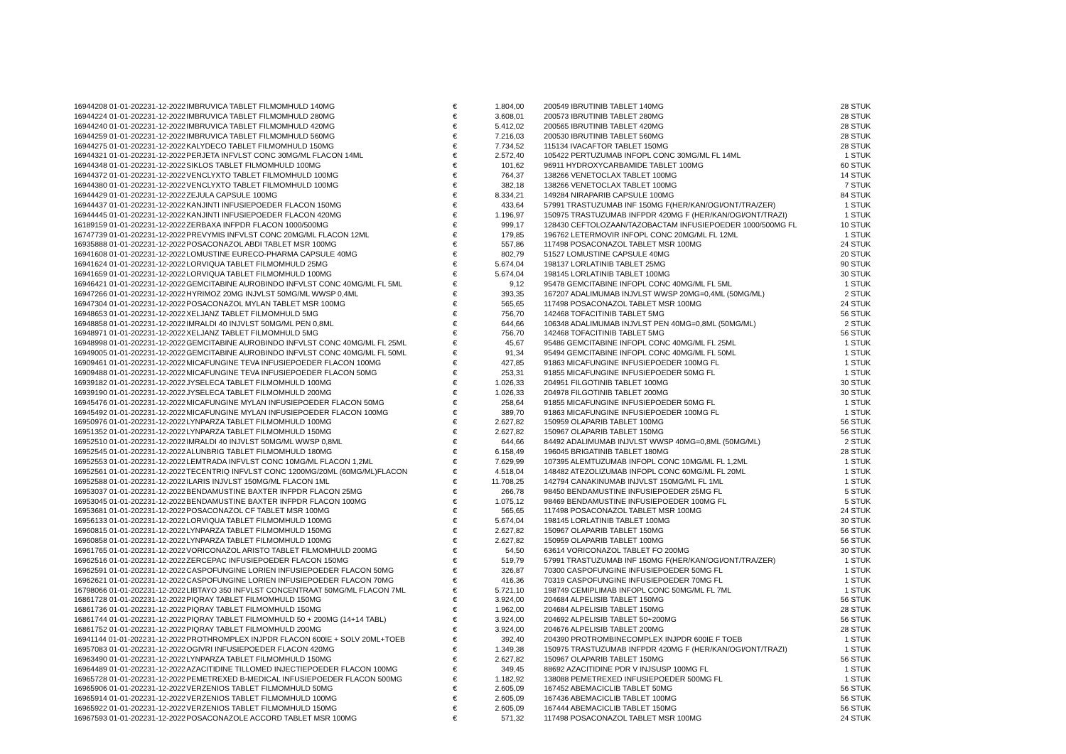| 16944208 01-01-2022 | 31-12-2022 | IMBRUVICA TABLET FILMOMHULD 140MG | € | 1.804,00 | 200549 IBRUTINIB TABLET 140MG | 28 STUK |
| 16944224 01-01-2022 | 31-12-2022 | IMBRUVICA TABLET FILMOMHULD 280MG | € | 3.608,01 | 200573 IBRUTINIB TABLET 280MG | 28 STUK |
| 16944240 01-01-2022 | 31-12-2022 | IMBRUVICA TABLET FILMOMHULD 420MG | € | 5.412,02 | 200565 IBRUTINIB TABLET 420MG | 28 STUK |
| 16944259 01-01-2022 | 31-12-2022 | IMBRUVICA TABLET FILMOMHULD 560MG | € | 7.216,03 | 200530 IBRUTINIB TABLET 560MG | 28 STUK |
| 16944275 01-01-2022 | 31-12-2022 | KALYDECO TABLET FILMOMHULD 150MG | € | 7.734,52 | 115134 IVACAFTOR TABLET 150MG | 28 STUK |
| 16944321 01-01-2022 | 31-12-2022 | PERJETA INFVLST CONC 30MG/ML FLACON 14ML | € | 2.572,40 | 105422 PERTUZUMAB INFOPL CONC 30MG/ML FL 14ML | 1 STUK |
| 16944348 01-01-2022 | 31-12-2022 | SIKLOS TABLET FILMOMHULD 100MG | € | 101,62 | 96911 HYDROXYCARBAMIDE TABLET 100MG | 60 STUK |
| 16944372 01-01-2022 | 31-12-2022 | VENCLYXTO TABLET FILMOMHULD 100MG | € | 764,37 | 138266 VENETOCLAX TABLET 100MG | 14 STUK |
| 16944380 01-01-2022 | 31-12-2022 | VENCLYXTO TABLET FILMOMHULD 100MG | € | 382,18 | 138266 VENETOCLAX TABLET 100MG | 7 STUK |
| 16944429 01-01-2022 | 31-12-2022 | ZEJULA CAPSULE 100MG | € | 8.334,21 | 149284 NIRAPARIB CAPSULE 100MG | 84 STUK |
| 16944437 01-01-2022 | 31-12-2022 | KANJINTI INFUSIEPOEDER FLACON 150MG | € | 433,64 | 57991 TRASTUZUMAB INF 150MG F(HER/KAN/OGI/ONT/TRA/ZER) | 1 STUK |
| 16944445 01-01-2022 | 31-12-2022 | KANJINTI INFUSIEPOEDER FLACON 420MG | € | 1.196,97 | 150975 TRASTUZUMAB INFPDR 420MG F (HER/KAN/OGI/ONT/TRAZI) | 1 STUK |
| 16189159 01-01-2022 | 31-12-2022 | ZERBAXA INFPDR FLACON 1000/500MG | € | 999,17 | 128430 CEFTOLOZAAN/TAZOBACTAM INFUSIEPOEDER 1000/500MG FL | 10 STUK |
| 16747739 01-01-2022 | 31-12-2022 | PREVYMIS INFVLST CONC 20MG/ML FLACON 12ML | € | 179,85 | 196762 LETERMOVIR INFOPL CONC 20MG/ML FL 12ML | 1 STUK |
| 16935888 01-01-2022 | 31-12-2022 | POSACONAZOL ABDI TABLET MSR 100MG | € | 557,86 | 117498 POSACONAZOL TABLET MSR 100MG | 24 STUK |
| 16941608 01-01-2022 | 31-12-2022 | LOMUSTINE EURECO-PHARMA CAPSULE 40MG | € | 802,79 | 51527 LOMUSTINE CAPSULE 40MG | 20 STUK |
| 16941624 01-01-2022 | 31-12-2022 | LORVIQUA TABLET FILMOMHULD 25MG | € | 5.674,04 | 198137 LORLATINIB TABLET 25MG | 90 STUK |
| 16941659 01-01-2022 | 31-12-2022 | LORVIQUA TABLET FILMOMHULD 100MG | € | 5.674,04 | 198145 LORLATINIB TABLET 100MG | 30 STUK |
| 16946421 01-01-2022 | 31-12-2022 | GEMCITABINE AUROBINDO INFVLST CONC 40MG/ML FL 5ML | € | 9,12 | 95478 GEMCITABINE INFOPL CONC 40MG/ML FL 5ML | 1 STUK |
| 16947266 01-01-2022 | 31-12-2022 | HYRIMOZ 20MG INJVLST 50MG/ML WWSP 0,4ML | € | 393,35 | 167207 ADALIMUMAB INJVLST WWSP 20MG=0,4ML (50MG/ML) | 2 STUK |
| 16947304 01-01-2022 | 31-12-2022 | POSACONAZOL MYLAN TABLET MSR 100MG | € | 565,65 | 117498 POSACONAZOL TABLET MSR 100MG | 24 STUK |
| 16948653 01-01-2022 | 31-12-2022 | XELJANZ TABLET FILMOMHULD 5MG | € | 756,70 | 142468 TOFACITINIB TABLET 5MG | 56 STUK |
| 16948858 01-01-2022 | 31-12-2022 | IMRALDI 40 INJVLST 50MG/ML PEN 0,8ML | € | 644,66 | 106348 ADALIMUMAB INJVLST PEN 40MG=0,8ML (50MG/ML) | 2 STUK |
| 16948971 01-01-2022 | 31-12-2022 | XELJANZ TABLET FILMOMHULD 5MG | € | 756,70 | 142468 TOFACITINIB TABLET 5MG | 56 STUK |
| 16948998 01-01-2022 | 31-12-2022 | GEMCITABINE AUROBINDO INFVLST CONC 40MG/ML FL 25ML | € | 45,67 | 95486 GEMCITABINE INFOPL CONC 40MG/ML FL 25ML | 1 STUK |
| 16949005 01-01-2022 | 31-12-2022 | GEMCITABINE AUROBINDO INFVLST CONC 40MG/ML FL 50ML | € | 91,34 | 95494 GEMCITABINE INFOPL CONC 40MG/ML FL 50ML | 1 STUK |
| 16909461 01-01-2022 | 31-12-2022 | MICAFUNGINE TEVA INFUSIEPOEDER FLACON 100MG | € | 427,85 | 91863 MICAFUNGINE INFUSIEPOEDER 100MG FL | 1 STUK |
| 16909488 01-01-2022 | 31-12-2022 | MICAFUNGINE TEVA INFUSIEPOEDER FLACON 50MG | € | 253,31 | 91855 MICAFUNGINE INFUSIEPOEDER 50MG FL | 1 STUK |
| 16939182 01-01-2022 | 31-12-2022 | JYSELECA TABLET FILMOMHULD 100MG | € | 1.026,33 | 204951 FILGOTINIB TABLET 100MG | 30 STUK |
| 16939190 01-01-2022 | 31-12-2022 | JYSELECA TABLET FILMOMHULD 200MG | € | 1.026,33 | 204978 FILGOTINIB TABLET 200MG | 30 STUK |
| 16945476 01-01-2022 | 31-12-2022 | MICAFUNGINE MYLAN INFUSIEPOEDER FLACON 50MG | € | 258,64 | 91855 MICAFUNGINE INFUSIEPOEDER 50MG FL | 1 STUK |
| 16945492 01-01-2022 | 31-12-2022 | MICAFUNGINE MYLAN INFUSIEPOEDER FLACON 100MG | € | 389,70 | 91863 MICAFUNGINE INFUSIEPOEDER 100MG FL | 1 STUK |
| 16950976 01-01-2022 | 31-12-2022 | LYNPARZA TABLET FILMOMHULD 100MG | € | 2.627,82 | 150959 OLAPARIB TABLET 100MG | 56 STUK |
| 16951352 01-01-2022 | 31-12-2022 | LYNPARZA TABLET FILMOMHULD 150MG | € | 2.627,82 | 150967 OLAPARIB TABLET 150MG | 56 STUK |
| 16952510 01-01-2022 | 31-12-2022 | IMRALDI 40 INJVLST 50MG/ML WWSP 0,8ML | € | 644,66 | 84492 ADALIMUMAB INJVLST WWSP 40MG=0,8ML (50MG/ML) | 2 STUK |
| 16952545 01-01-2022 | 31-12-2022 | ALUNBRIG TABLET FILMOMHULD 180MG | € | 6.158,49 | 196045 BRIGATINIB TABLET 180MG | 28 STUK |
| 16952553 01-01-2022 | 31-12-2022 | LEMTRADA INFVLST CONC 10MG/ML FLACON 1,2ML | € | 7.629,99 | 107395 ALEMTUZUMAB INFOPL CONC 10MG/ML FL 1,2ML | 1 STUK |
| 16952561 01-01-2022 | 31-12-2022 | TECENTRIQ INFVLST CONC 1200MG/20ML (60MG/ML)FLACON | € | 4.518,04 | 148482 ATEZOLIZUMAB INFOPL CONC 60MG/ML FL 20ML | 1 STUK |
| 16952588 01-01-2022 | 31-12-2022 | ILARIS INJVLST 150MG/ML FLACON 1ML | € | 11.708,25 | 142794 CANAKINUMAB INJVLST 150MG/ML FL 1ML | 1 STUK |
| 16953037 01-01-2022 | 31-12-2022 | BENDAMUSTINE BAXTER INFPDR FLACON 25MG | € | 266,78 | 98450 BENDAMUSTINE INFUSIEPOEDER 25MG FL | 5 STUK |
| 16953045 01-01-2022 | 31-12-2022 | BENDAMUSTINE BAXTER INFPDR FLACON 100MG | € | 1.075,12 | 98469 BENDAMUSTINE INFUSIEPOEDER 100MG FL | 5 STUK |
| 16953681 01-01-2022 | 31-12-2022 | POSACONAZOL CF TABLET MSR 100MG | € | 565,65 | 117498 POSACONAZOL TABLET MSR 100MG | 24 STUK |
| 16956133 01-01-2022 | 31-12-2022 | LORVIQUA TABLET FILMOMHULD 100MG | € | 5.674,04 | 198145 LORLATINIB TABLET 100MG | 30 STUK |
| 16960815 01-01-2022 | 31-12-2022 | LYNPARZA TABLET FILMOMHULD 150MG | € | 2.627,82 | 150967 OLAPARIB TABLET 150MG | 56 STUK |
| 16960858 01-01-2022 | 31-12-2022 | LYNPARZA TABLET FILMOMHULD 100MG | € | 2.627,82 | 150959 OLAPARIB TABLET 100MG | 56 STUK |
| 16961765 01-01-2022 | 31-12-2022 | VORICONAZOL ARISTO TABLET FILMOMHULD 200MG | € | 54,50 | 63614 VORICONAZOL TABLET FO 200MG | 30 STUK |
| 16962516 01-01-2022 | 31-12-2022 | ZERCEPAC INFUSIEPOEDER FLACON 150MG | € | 519,79 | 57991 TRASTUZUMAB INF 150MG F(HER/KAN/OGI/ONT/TRA/ZER) | 1 STUK |
| 16962591 01-01-2022 | 31-12-2022 | CASPOFUNGINE LORIEN INFUSIEPOEDER FLACON 50MG | € | 326,87 | 70300 CASPOFUNGINE INFUSIEPOEDER 50MG FL | 1 STUK |
| 16962621 01-01-2022 | 31-12-2022 | CASPOFUNGINE LORIEN INFUSIEPOEDER FLACON 70MG | € | 416,36 | 70319 CASPOFUNGINE INFUSIEPOEDER 70MG FL | 1 STUK |
| 16798066 01-01-2022 | 31-12-2022 | LIBTAYO 350 INFVLST CONCENTRAAT 50MG/ML FLACON 7ML | € | 5.721,10 | 198749 CEMIPLIMAB INFOPL CONC 50MG/ML FL 7ML | 1 STUK |
| 16861728 01-01-2022 | 31-12-2022 | PIQRAY TABLET FILMOMHULD 150MG | € | 3.924,00 | 204684 ALPELISIB TABLET 150MG | 56 STUK |
| 16861736 01-01-2022 | 31-12-2022 | PIQRAY TABLET FILMOMHULD 150MG | € | 1.962,00 | 204684 ALPELISIB TABLET 150MG | 28 STUK |
| 16861744 01-01-2022 | 31-12-2022 | PIQRAY TABLET FILMOMHULD 50 + 200MG (14+14 TABL) | € | 3.924,00 | 204692 ALPELISIB TABLET 50+200MG | 56 STUK |
| 16861752 01-01-2022 | 31-12-2022 | PIQRAY TABLET FILMOMHULD 200MG | € | 3.924,00 | 204676 ALPELISIB TABLET 200MG | 28 STUK |
| 16941144 01-01-2022 | 31-12-2022 | PROTHROMPLEX INJPDR FLACON 600IE + SOLV 20ML+TOEB | € | 392,40 | 204390 PROTROMBINECOMPLEX INJPDR 600IE F TOEB | 1 STUK |
| 16957083 01-01-2022 | 31-12-2022 | OGIVRI INFUSIEPOEDER FLACON 420MG | € | 1.349,38 | 150975 TRASTUZUMAB INFPDR 420MG F (HER/KAN/OGI/ONT/TRAZI) | 1 STUK |
| 16963490 01-01-2022 | 31-12-2022 | LYNPARZA TABLET FILMOMHULD 150MG | € | 2.627,82 | 150967 OLAPARIB TABLET 150MG | 56 STUK |
| 16964489 01-01-2022 | 31-12-2022 | AZACITIDINE TILLOMED INJECTIEPOEDER FLACON 100MG | € | 349,45 | 88692 AZACITIDINE PDR V INJSUSP 100MG FL | 1 STUK |
| 16965728 01-01-2022 | 31-12-2022 | PEMETREXED B-MEDICAL INFUSIEPOEDER FLACON 500MG | € | 1.182,92 | 138088 PEMETREXED INFUSIEPOEDER 500MG FL | 1 STUK |
| 16965906 01-01-2022 | 31-12-2022 | VERZENIOS TABLET FILMOMHULD 50MG | € | 2.605,09 | 167452 ABEMACICLIB TABLET 50MG | 56 STUK |
| 16965914 01-01-2022 | 31-12-2022 | VERZENIOS TABLET FILMOMHULD 100MG | € | 2.605,09 | 167436 ABEMACICLIB TABLET 100MG | 56 STUK |
| 16965922 01-01-2022 | 31-12-2022 | VERZENIOS TABLET FILMOMHULD 150MG | € | 2.605,09 | 167444 ABEMACICLIB TABLET 150MG | 56 STUK |
| 16967593 01-01-2022 | 31-12-2022 | POSACONAZOLE ACCORD TABLET MSR 100MG | € | 571,32 | 117498 POSACONAZOL TABLET MSR 100MG | 24 STUK |